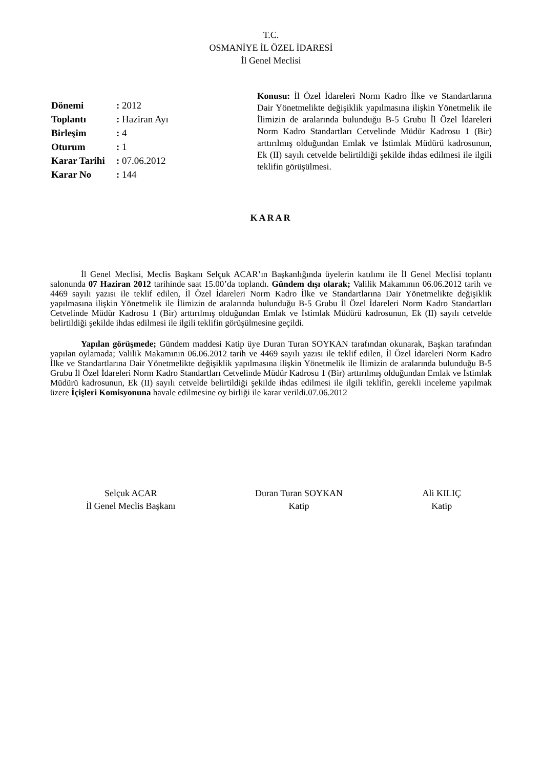T.C.
OSMANİYE İL ÖZEL İDARESİ
İl Genel Meclisi
| Dönemi | : 2012 |
| Toplantı | : Haziran Ayı |
| Birleşim | : 4 |
| Oturum | : 1 |
| Karar Tarihi | : 07.06.2012 |
| Karar No | : 144 |
Konusu: İl Özel İdareleri Norm Kadro İlke ve Standartlarına Dair Yönetmelikte değişiklik yapılmasına ilişkin Yönetmelik ile İlimizin de aralarında bulunduğu B-5 Grubu İl Özel İdareleri Norm Kadro Standartları Cetvelinde Müdür Kadrosu 1 (Bir) arttırılmış olduğundan Emlak ve İstimlak Müdürü kadrosunun, Ek (II) sayılı cetvelde belirtildiği şekilde ihdas edilmesi ile ilgili teklifin görüşülmesi.
KARAR
İl Genel Meclisi, Meclis Başkanı Selçuk ACAR’ın Başkanlığında üyelerin katılımı ile İl Genel Meclisi toplantı salonunda 07 Haziran 2012 tarihinde saat 15.00’da toplandı. Gündem dışı olarak; Valilik Makamının 06.06.2012 tarih ve 4469 sayılı yazısı ile teklif edilen, İl Özel İdareleri Norm Kadro İlke ve Standartlarına Dair Yönetmelikte değişiklik yapılmasına ilişkin Yönetmelik ile İlimizin de aralarında bulunduğu B-5 Grubu İl Özel İdareleri Norm Kadro Standartları Cetvelinde Müdür Kadrosu 1 (Bir) arttırılmış olduğundan Emlak ve İstimlak Müdürü kadrosunun, Ek (II) sayılı cetvelde belirtildiği şekilde ihdas edilmesi ile ilgili teklifin görüşülmesine geçildi.
Yapılan görüşmede; Gündem maddesi Katip üye Duran Turan SOYKAN tarafından okunarak, Başkan tarafından yapılan oylamada; Valilik Makamının 06.06.2012 tarih ve 4469 sayılı yazısı ile teklif edilen, İl Özel İdareleri Norm Kadro İlke ve Standartlarına Dair Yönetmelikte değişiklik yapılmasına ilişkin Yönetmelik ile İlimizin de aralarında bulunduğu B-5 Grubu İl Özel İdareleri Norm Kadro Standartları Cetvelinde Müdür Kadrosu 1 (Bir) arttırılmış olduğundan Emlak ve İstimlak Müdürü kadrosunun, Ek (II) sayılı cetvelde belirtildiği şekilde ihdas edilmesi ile ilgili teklifin, gerekli inceleme yapılmak üzere İçişleri Komisyonuna havale edilmesine oy birliği ile karar verildi.07.06.2012
Selçuk ACAR
İl Genel Meclis Başkanı
Duran Turan SOYKAN
Katip
Ali KILIÇ
Katip